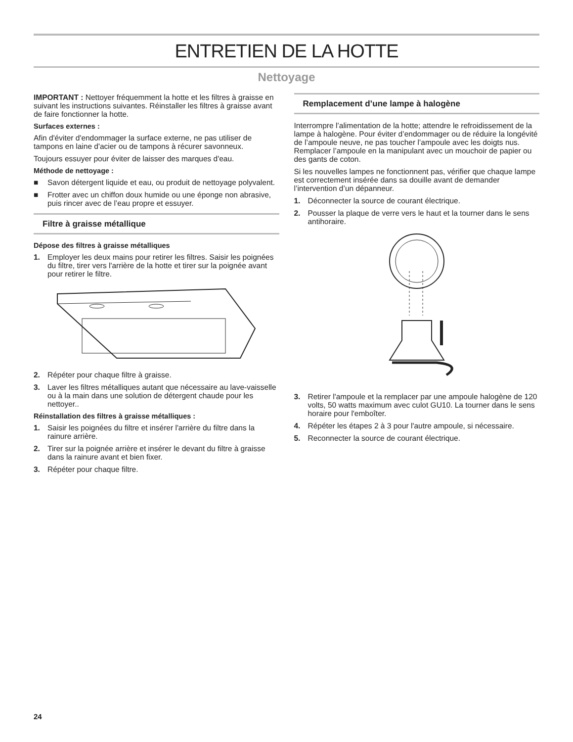ENTRETIEN DE LA HOTTE
Nettoyage
IMPORTANT : Nettoyer fréquemment la hotte et les filtres à graisse en suivant les instructions suivantes. Réinstaller les filtres à graisse avant de faire fonctionner la hotte.
Surfaces externes :
Afin d'éviter d'endommager la surface externe, ne pas utiliser de tampons en laine d'acier ou de tampons à récurer savonneux.
Toujours essuyer pour éviter de laisser des marques d'eau.
Méthode de nettoyage :
■ Savon détergent liquide et eau, ou produit de nettoyage polyvalent.
■ Frotter avec un chiffon doux humide ou une éponge non abrasive, puis rincer avec de l’eau propre et essuyer.
Filtre à graisse métallique
Dépose des filtres à graisse métalliques
1. Employer les deux mains pour retirer les filtres. Saisir les poignées du filtre, tirer vers l'arrière de la hotte et tirer sur la poignée avant pour retirer le filtre.
2. Répéter pour chaque filtre à graisse.
3. Laver les filtres métalliques autant que nécessaire au lave-vaisselle ou à la main dans une solution de détergent chaude pour les nettoyer..
Réinstallation des filtres à graisse métalliques :
1. Saisir les poignées du filtre et insérer l'arrière du filtre dans la rainure arrière.
2. Tirer sur la poignée arrière et insérer le devant du filtre à graisse dans la rainure avant et bien fixer.
3. Répéter pour chaque filtre.
Remplacement d’une lampe à halogène
Interrompre l’alimentation de la hotte; attendre le refroidissement de la lampe à halogène. Pour éviter d’endommager ou de réduire la longévité de l’ampoule neuve, ne pas toucher l’ampoule avec les doigts nus. Remplacer l’ampoule en la manipulant avec un mouchoir de papier ou des gants de coton.
Si les nouvelles lampes ne fonctionnent pas, vérifier que chaque lampe est correctement insérée dans sa douille avant de demander l’intervention d’un dépanneur.
1. Déconnecter la source de courant électrique.
2. Pousser la plaque de verre vers le haut et la tourner dans le sens antihoraire.
3. Retirer l'ampoule et la remplacer par une ampoule halogène de 120 volts, 50 watts maximum avec culot GU10. La tourner dans le sens horaire pour l'emboîter.
4. Répéter les étapes 2 à 3 pour l'autre ampoule, si nécessaire.
5. Reconnecter la source de courant électrique.
24